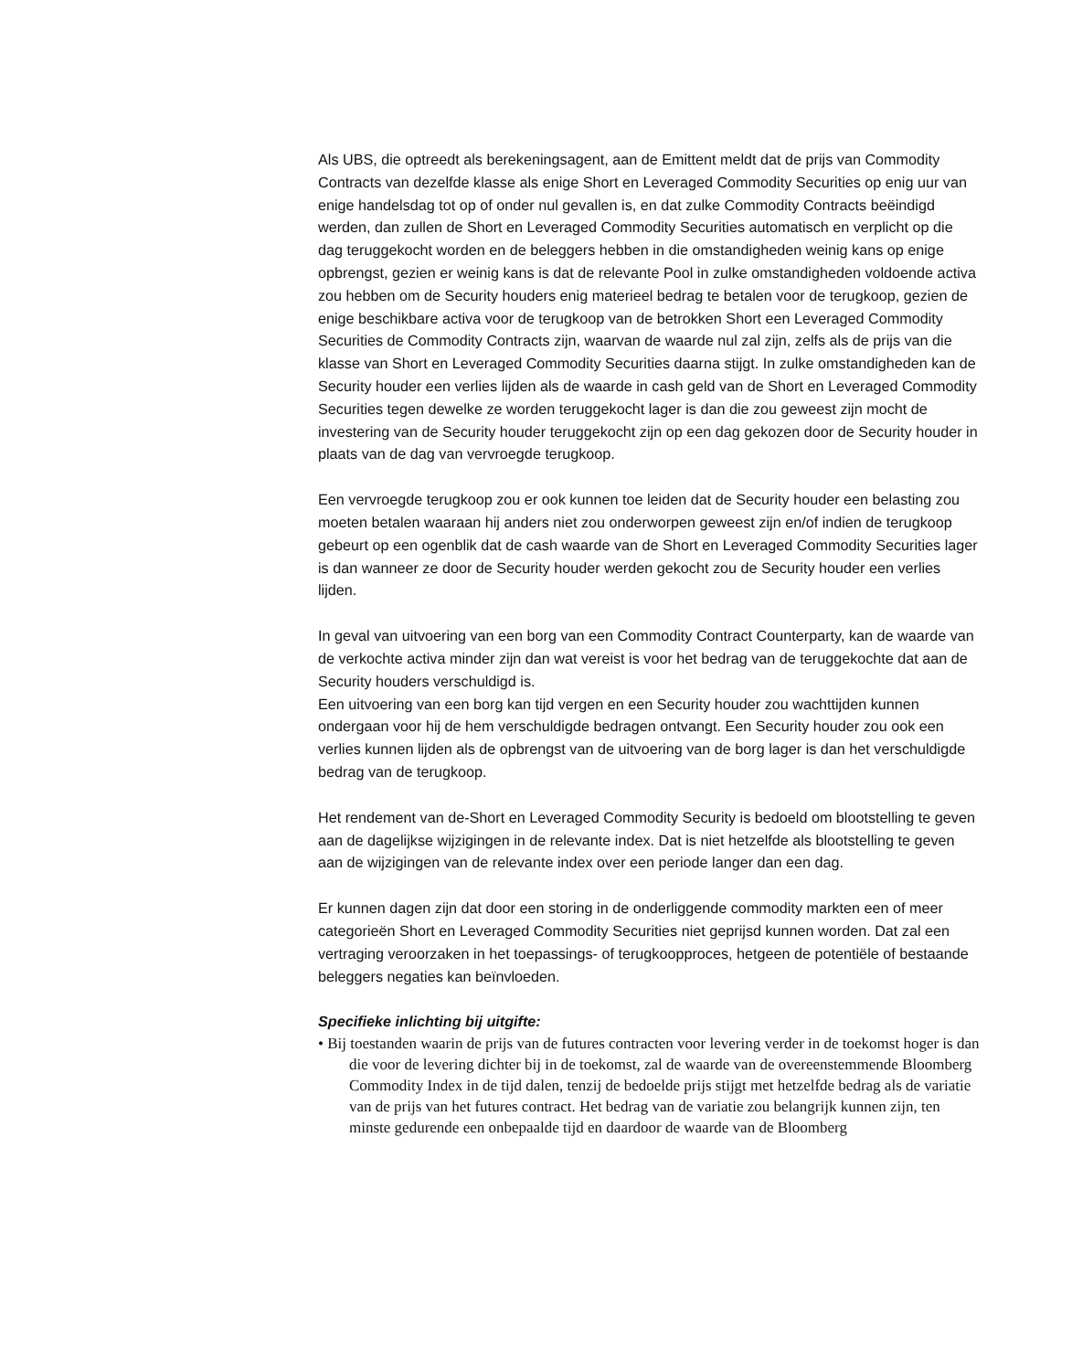Als UBS, die optreedt als berekeningsagent, aan de Emittent meldt dat de prijs van Commodity Contracts van dezelfde klasse als enige Short en Leveraged Commodity Securities op enig uur van enige handelsdag tot op of onder nul gevallen is, en dat zulke Commodity Contracts beëindigd werden, dan zullen de Short en Leveraged Commodity Securities automatisch en verplicht op die dag teruggekocht worden en de beleggers hebben in die omstandigheden weinig kans op enige opbrengst, gezien er weinig kans is dat de relevante Pool in zulke omstandigheden voldoende activa zou hebben om de Security houders enig materieel bedrag te betalen voor de terugkoop, gezien de enige beschikbare activa voor de terugkoop van de betrokken Short een Leveraged Commodity Securities de Commodity Contracts zijn, waarvan de waarde nul zal zijn, zelfs als de prijs van die klasse van Short en Leveraged Commodity Securities daarna stijgt. In zulke omstandigheden kan de Security houder een verlies lijden als de waarde in cash geld van de Short en Leveraged Commodity Securities tegen dewelke ze worden teruggekocht lager is dan die zou geweest zijn mocht de investering van de Security houder teruggekocht zijn op een dag gekozen door de Security houder in plaats van de dag van vervroegde terugkoop.
Een vervroegde terugkoop zou er ook kunnen toe leiden dat de Security houder een belasting zou moeten betalen waaraan hij anders niet zou onderworpen geweest zijn en/of indien de terugkoop gebeurt op een ogenblik dat de cash waarde van de Short en Leveraged Commodity Securities lager is dan wanneer ze door de Security houder werden gekocht zou de Security houder een verlies lijden.
In geval van uitvoering van een borg van een Commodity Contract Counterparty, kan de waarde van de verkochte activa minder zijn dan wat vereist is voor het bedrag van de teruggekochte dat aan de Security houders verschuldigd is.
Een uitvoering van een borg kan tijd vergen en een Security houder zou wachttijden kunnen ondergaan voor hij de hem verschuldigde bedragen ontvangt. Een Security houder zou ook een verlies kunnen lijden als de opbrengst van de uitvoering van de borg lager is dan het verschuldigde bedrag van de terugkoop.
Het rendement van de-Short en Leveraged Commodity Security is bedoeld om blootstelling te geven aan de dagelijkse wijzigingen in de relevante index. Dat is niet hetzelfde als blootstelling te geven aan de wijzigingen van de relevante index over een periode langer dan een dag.
Er kunnen dagen zijn dat door een storing in de onderliggende commodity markten een of meer categorieën Short en Leveraged Commodity Securities niet geprijsd kunnen worden. Dat zal een vertraging veroorzaken in het toepassings- of terugkoopproces, hetgeen de potentiële of bestaande beleggers negaties kan beïnvloeden.
Specifieke inlichting bij uitgifte:
• Bij toestanden waarin de prijs van de futures contracten voor levering verder in de toekomst hoger is dan die voor de levering dichter bij in de toekomst, zal de waarde van de overeenstemmende Bloomberg Commodity Index in de tijd dalen, tenzij de bedoelde prijs stijgt met hetzelfde bedrag als de variatie van de prijs van het futures contract. Het bedrag van de variatie zou belangrijk kunnen zijn, ten minste gedurende een onbepaalde tijd en daardoor de waarde van de Bloomberg